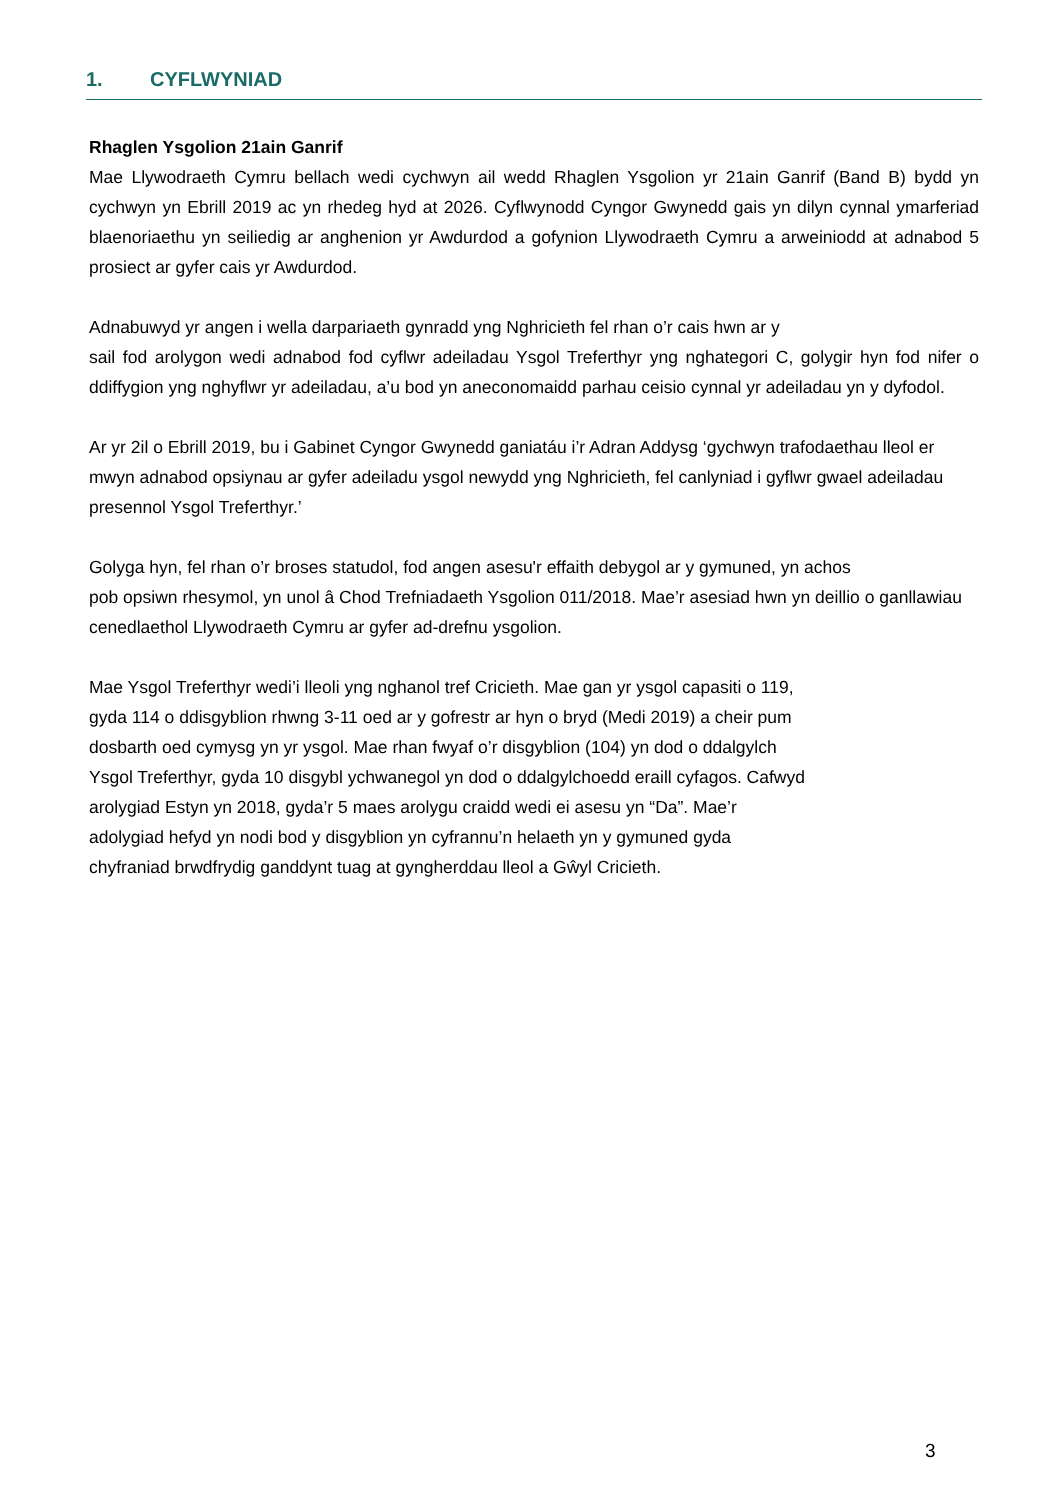1. CYFLWYNIAD
Rhaglen Ysgolion 21ain Ganrif
Mae Llywodraeth Cymru bellach wedi cychwyn ail wedd Rhaglen Ysgolion yr 21ain Ganrif (Band B) bydd yn cychwyn yn Ebrill 2019 ac yn rhedeg hyd at 2026. Cyflwynodd Cyngor Gwynedd gais yn dilyn cynnal ymarferiad blaenoriaethu yn seiliedig ar anghenion yr Awdurdod a gofynion Llywodraeth Cymru a arweiniodd at adnabod 5 prosiect ar gyfer cais yr Awdurdod.
Adnabuwyd yr angen i wella darpariaeth gynradd yng Nghricieth fel rhan o’r cais hwn ar y
sail fod arolygon wedi adnabod fod cyflwr adeiladau Ysgol Treferthyr yng nghategori C, golygir hyn fod nifer o ddiffygion yng nghyflwr yr adeiladau, a’u bod yn aneconomaidd parhau ceisio cynnal yr adeiladau yn y dyfodol.
Ar yr 2il o Ebrill 2019, bu i Gabinet Cyngor Gwynedd ganiatáu i’r Adran Addysg ‘gychwyn trafodaethau lleol er mwyn adnabod opsiynau ar gyfer adeiladu ysgol newydd yng Nghricieth, fel canlyniad i gyflwr gwael adeiladau presennol Ysgol Treferthyr.’
Golyga hyn, fel rhan o’r broses statudol, fod angen asesu'r effaith debygol ar y gymuned, yn achos
pob opsiwn rhesymol, yn unol â Chod Trefniadaeth Ysgolion 011/2018. Mae’r asesiad hwn yn deillio o ganllawiau cenedlaethol Llywodraeth Cymru ar gyfer ad-drefnu ysgolion.
Mae Ysgol Treferthyr wedi’i lleoli yng nghanol tref Cricieth. Mae gan yr ysgol capasiti o 119,
gyda 114 o ddisgyblion rhwng 3-11 oed ar y gofrestr ar hyn o bryd (Medi 2019) a cheir pum
dosbarth oed cymysg yn yr ysgol. Mae rhan fwyaf o’r disgyblion (104) yn dod o ddalgylch
Ysgol Treferthyr, gyda 10 disgybl ychwanegol yn dod o ddalgylchoedd eraill cyfagos. Cafwyd
arolygiad Estyn yn 2018, gyda’r 5 maes arolygu craidd wedi ei asesu yn “Da”. Mae’r
adolygiad hefyd yn nodi bod y disgyblion yn cyfrannu’n helaeth yn y gymuned gyda
chyfraniad brwdfrydig ganddynt tuag at gyngherddau lleol a Gŵyl Cricieth.
3